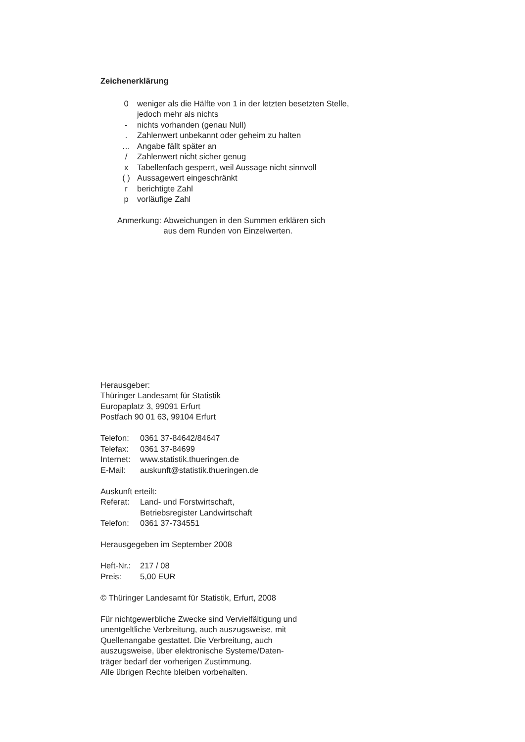Zeichenerklärung
| 0 | weniger als die Hälfte von 1 in der letzten besetzten Stelle, jedoch mehr als nichts |
| - | nichts vorhanden (genau Null) |
| . | Zahlenwert unbekannt oder geheim zu halten |
| … | Angabe fällt später an |
| / | Zahlenwert nicht sicher genug |
| x | Tabellenfach gesperrt, weil Aussage nicht sinnvoll |
| ( ) | Aussagewert eingeschränkt |
| r | berichtigte Zahl |
| p | vorläufige Zahl |
| Anmerkung: | Abweichungen in den Summen erklären sich aus dem Runden von Einzelwerten. |
Herausgeber:
Thüringer Landesamt für Statistik
Europaplatz 3, 99091 Erfurt
Postfach 90 01 63, 99104 Erfurt
| Telefon: | 0361 37-84642/84647 |
| Telefax: | 0361 37-84699 |
| Internet: | www.statistik.thueringen.de |
| E-Mail: | auskunft@statistik.thueringen.de |
Auskunft erteilt:
| Referat: | Land- und Forstwirtschaft, Betriebsregister Landwirtschaft |
| Telefon: | 0361 37-734551 |
Herausgegeben im September 2008
| Heft-Nr.: | 217 / 08 |
| Preis: | 5,00 EUR |
© Thüringer Landesamt für Statistik, Erfurt, 2008
Für nichtgewerbliche Zwecke sind Vervielfältigung und
unentgeltliche Verbreitung, auch auszugsweise, mit
Quellenangabe gestattet. Die Verbreitung, auch
auszugsweise, über elektronische Systeme/Daten-
träger bedarf der vorherigen Zustimmung.
Alle übrigen Rechte bleiben vorbehalten.